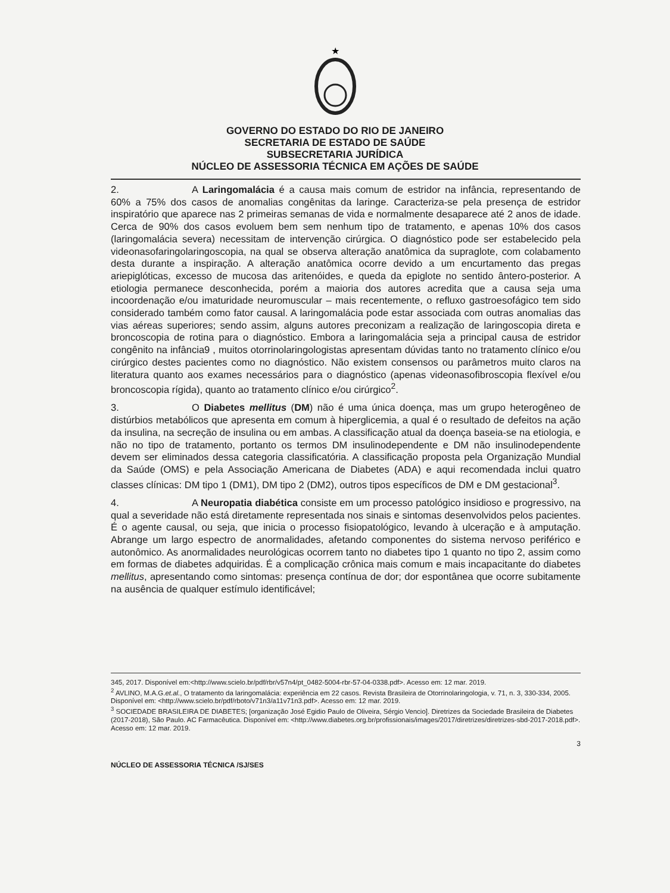★
GOVERNO DO ESTADO DO RIO DE JANEIRO
SECRETARIA DE ESTADO DE SAÚDE
SUBSECRETARIA JURÍDICA
NÚCLEO DE ASSESSORIA TÉCNICA EM AÇÕES DE SAÚDE
2. A Laringomalácia é a causa mais comum de estridor na infância, representando de 60% a 75% dos casos de anomalias congênitas da laringe. Caracteriza-se pela presença de estridor inspiratório que aparece nas 2 primeiras semanas de vida e normalmente desaparece até 2 anos de idade. Cerca de 90% dos casos evoluem bem sem nenhum tipo de tratamento, e apenas 10% dos casos (laringomalácia severa) necessitam de intervenção cirúrgica. O diagnóstico pode ser estabelecido pela videonasofaringolaringoscopia, na qual se observa alteração anatômica da supraglote, com colabamento desta durante a inspiração. A alteração anatômica ocorre devido a um encurtamento das pregas ariepiglóticas, excesso de mucosa das aritenóides, e queda da epiglote no sentido ântero-posterior. A etiologia permanece desconhecida, porém a maioria dos autores acredita que a causa seja uma incoordenação e/ou imaturidade neuromuscular – mais recentemente, o refluxo gastroesofágico tem sido considerado também como fator causal. A laringomalácia pode estar associada com outras anomalias das vias aéreas superiores; sendo assim, alguns autores preconizam a realização de laringoscopia direta e broncoscopia de rotina para o diagnóstico. Embora a laringomalácia seja a principal causa de estridor congênito na infância9 , muitos otorrinolaringologistas apresentam dúvidas tanto no tratamento clínico e/ou cirúrgico destes pacientes como no diagnóstico. Não existem consensos ou parâmetros muito claros na literatura quanto aos exames necessários para o diagnóstico (apenas videonasofibroscopia flexível e/ou broncoscopia rígida), quanto ao tratamento clínico e/ou cirúrgico<sup>2</sup>.
3. O Diabetes mellitus (DM) não é uma única doença, mas um grupo heterogêneo de distúrbios metabólicos que apresenta em comum à hiperglicemia, a qual é o resultado de defeitos na ação da insulina, na secreção de insulina ou em ambas. A classificação atual da doença baseia-se na etiologia, e não no tipo de tratamento, portanto os termos DM insulinodependente e DM não insulinodependente devem ser eliminados dessa categoria classificatória. A classificação proposta pela Organização Mundial da Saúde (OMS) e pela Associação Americana de Diabetes (ADA) e aqui recomendada inclui quatro classes clínicas: DM tipo 1 (DM1), DM tipo 2 (DM2), outros tipos específicos de DM e DM gestacional<sup>3</sup>.
4. A Neuropatia diabética consiste em um processo patológico insidioso e progressivo, na qual a severidade não está diretamente representada nos sinais e sintomas desenvolvidos pelos pacientes. É o agente causal, ou seja, que inicia o processo fisiopatológico, levando à ulceração e à amputação. Abrange um largo espectro de anormalidades, afetando componentes do sistema nervoso periférico e autonômico. As anormalidades neurológicas ocorrem tanto no diabetes tipo 1 quanto no tipo 2, assim como em formas de diabetes adquiridas. É a complicação crônica mais comum e mais incapacitante do diabetes mellitus, apresentando como sintomas: presença contínua de dor; dor espontânea que ocorre subitamente na ausência de qualquer estímulo identificável;
345, 2017. Disponível em:<http://www.scielo.br/pdf/rbr/v57n4/pt_0482-5004-rbr-57-04-0338.pdf>. Acesso em: 12 mar. 2019.
<sup>2</sup> AVLINO, M.A.G.et.al., O tratamento da laringomalácia: experiência em 22 casos. Revista Brasileira de Otorrinolaringologia, v. 71, n. 3, 330-334, 2005. Disponível em: <http://www.scielo.br/pdf/rboto/v71n3/a11v71n3.pdf>. Acesso em: 12 mar. 2019.
<sup>3</sup> SOCIEDADE BRASILEIRA DE DIABETES; [organização José Egidio Paulo de Oliveira, Sérgio Vencio]. Diretrizes da Sociedade Brasileira de Diabetes (2017-2018), São Paulo. AC Farmacêutica. Disponível em: <http://www.diabetes.org.br/profissionais/images/2017/diretrizes/diretrizes-sbd-2017-2018.pdf>. Acesso em: 12 mar. 2019.
3
NÚCLEO DE ASSESSORIA TÉCNICA /SJ/SES